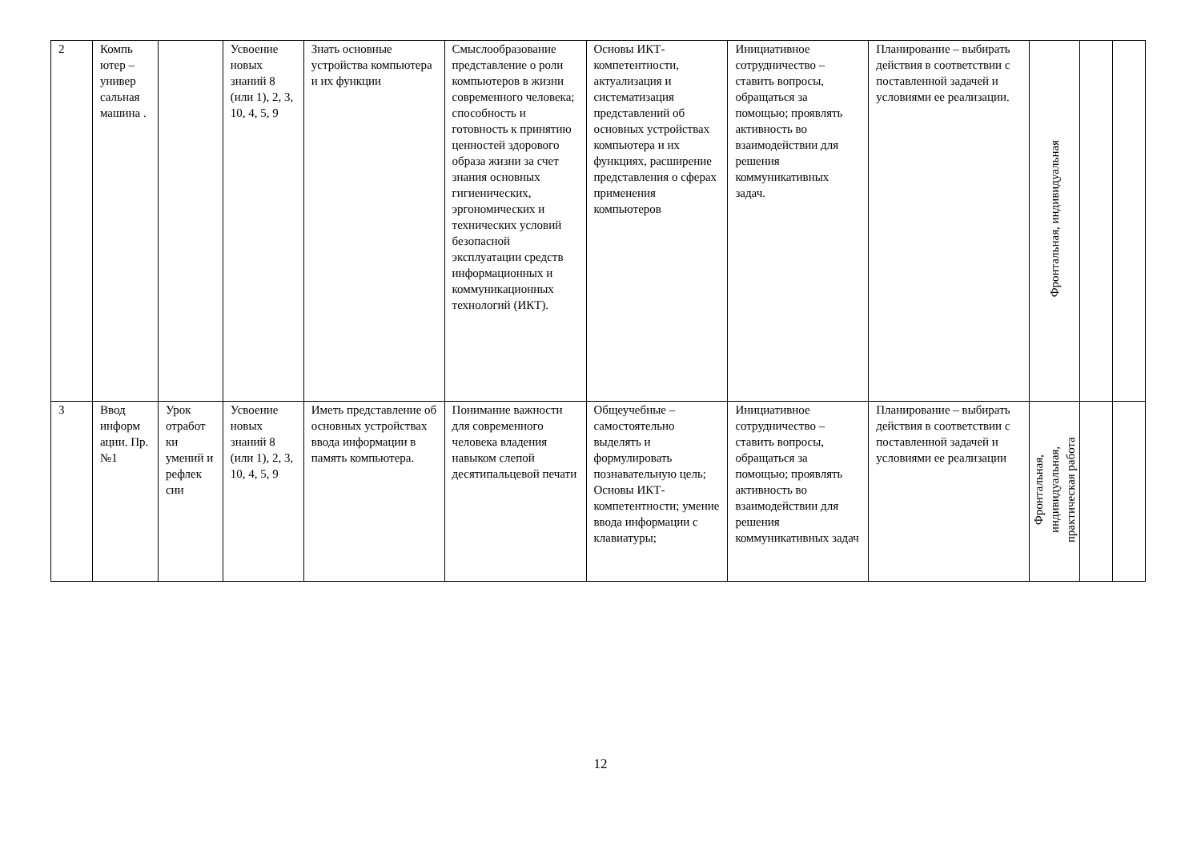| 2 | Компь ютер – универ сальная машина . | | Усвоение новых знаний 8 (или 1), 2, 3, 10, 4, 5, 9 | Знать основные устройства компьютера и их функции | Смыслообразование представление о роли компьютеров в жизни современного человека; способность и готовность к принятию ценностей здорового образа жизни за счет знания основных гигиенических, эргономических и технических условий безопасной эксплуатации средств информационных и коммуникационных технологий (ИКТ). | Основы ИКТ-компетентности, актуализация и систематизация представлений об основных устройствах компьютера и их функциях, расширение представления о сферах применения компьютеров | Инициативное сотрудничество – ставить вопросы, обращаться за помощью; проявлять активность во взаимодействии для решения коммуникативных задач. | Планирование – выбирать действия в соответствии с поставленной задачей и условиями ее реализации. | Фронтальная, индивидуальная | | |
| 3 | Ввод информ ации. Пр. №1 | Урок отработ ки умений и рефлек сии | Усвоение новых знаний 8 (или 1), 2, 3, 10, 4, 5, 9 | Иметь представление об основных устройствах ввода информации в память компьютера. | Понимание важности для современного человека владения навыком слепой десятипальцевой печати | Общеучебные – самостоятельно выделять и формулировать познавательную цель; Основы ИКТ-компетентности; умение ввода информации с клавиатуры; | Инициативное сотрудничество – ставить вопросы, обращаться за помощью; проявлять активность во взаимодействии для решения коммуникативных задач | Планирование – выбирать действия в соответствии с поставленной задачей и условиями ее реализации | Фронтальная, индивидуальная, практическая работа | | |
12